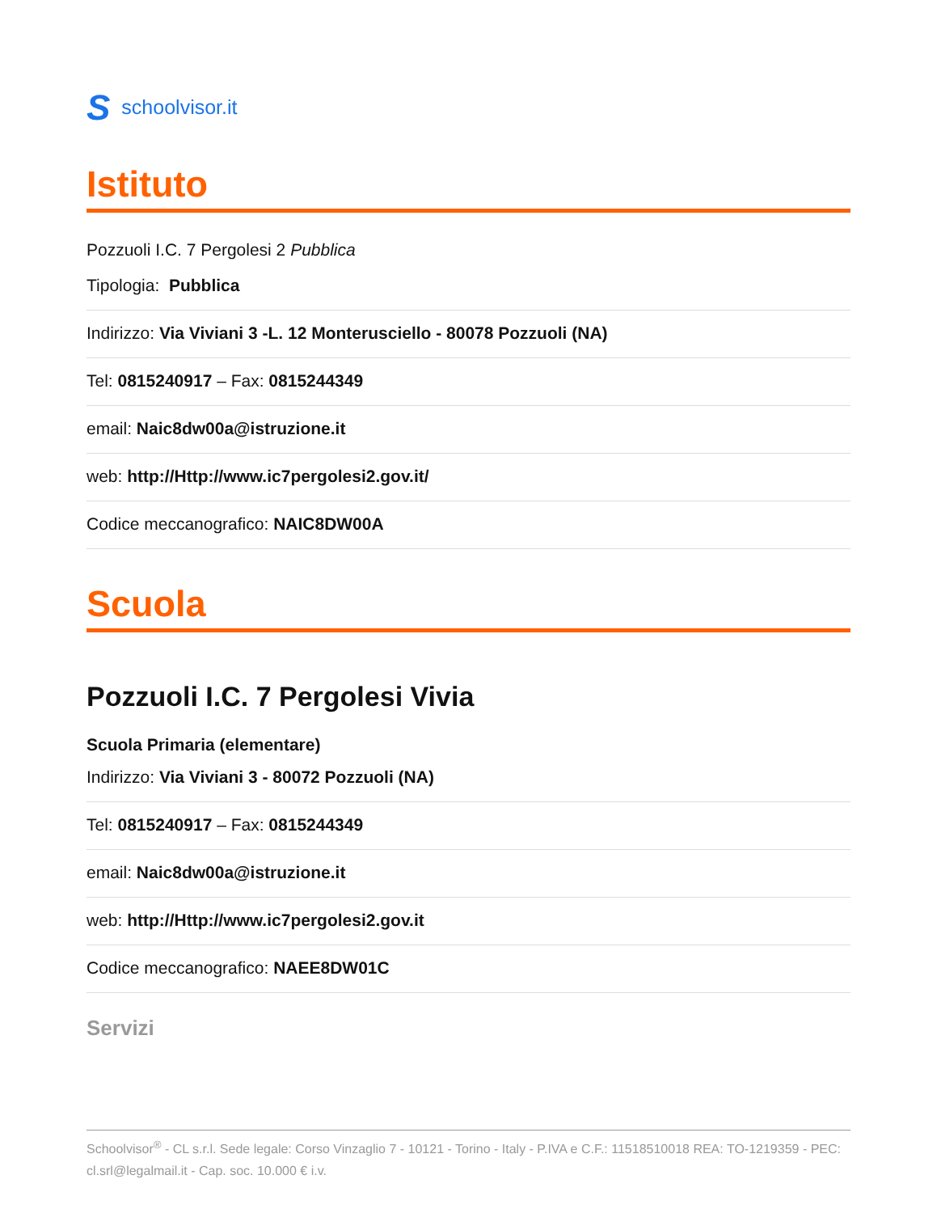Sschoolvisor.it
Istituto
Pozzuoli I.C. 7 Pergolesi 2 Pubblica
Tipologia: Pubblica
Indirizzo: Via Viviani 3 -L. 12 Monterusciello - 80078 Pozzuoli (NA)
Tel: 0815240917 – Fax: 0815244349
email: Naic8dw00a@istruzione.it
web: http://Http://www.ic7pergolesi2.gov.it/
Codice meccanografico: NAIC8DW00A
Scuola
Pozzuoli I.C. 7 Pergolesi Vivia
Scuola Primaria (elementare)
Indirizzo: Via Viviani 3 - 80072 Pozzuoli (NA)
Tel: 0815240917 – Fax: 0815244349
email: Naic8dw00a@istruzione.it
web: http://Http://www.ic7pergolesi2.gov.it
Codice meccanografico: NAEE8DW01C
Servizi
Schoolvisor<sup>®</sup> - CL s.r.l. Sede legale: Corso Vinzaglio 7 - 10121 - Torino - Italy - P.IVA e C.F.: 11518510018 REA: TO-1219359 - PEC: cl.srl@legalmail.it - Cap. soc. 10.000 € i.v.